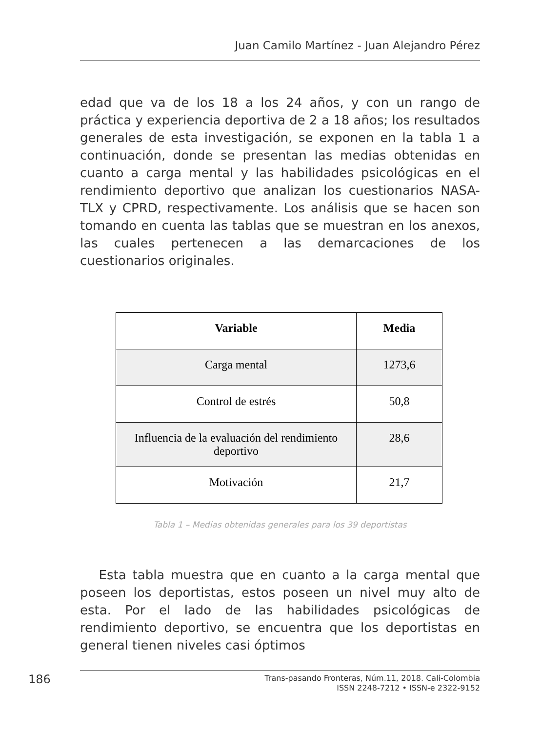Juan Camilo Martínez - Juan Alejandro Pérez
edad que va de los 18 a los 24 años, y con un rango de práctica y experiencia deportiva de 2 a 18 años; los resultados generales de esta investigación, se exponen en la tabla 1 a continuación, donde se presentan las medias obtenidas en cuanto a carga mental y las habilidades psicológicas en el rendimiento deportivo que analizan los cuestionarios NASA-TLX y CPRD, respectivamente. Los análisis que se hacen son tomando en cuenta las tablas que se muestran en los anexos, las cuales pertenecen a las demarcaciones de los cuestionarios originales.
| Variable | Media |
| --- | --- |
| Carga mental | 1273,6 |
| Control de estrés | 50,8 |
| Influencia de la evaluación del rendimiento deportivo | 28,6 |
| Motivación | 21,7 |
Tabla 1 – Medias obtenidas generales para los 39 deportistas
Esta tabla muestra que en cuanto a la carga mental que poseen los deportistas, estos poseen un nivel muy alto de esta. Por el lado de las habilidades psicológicas de rendimiento deportivo, se encuentra que los deportistas en general tienen niveles casi óptimos
186
Trans-pasando Fronteras, Núm.11, 2018. Cali-Colombia
ISSN 2248-7212 • ISSN-e 2322-9152